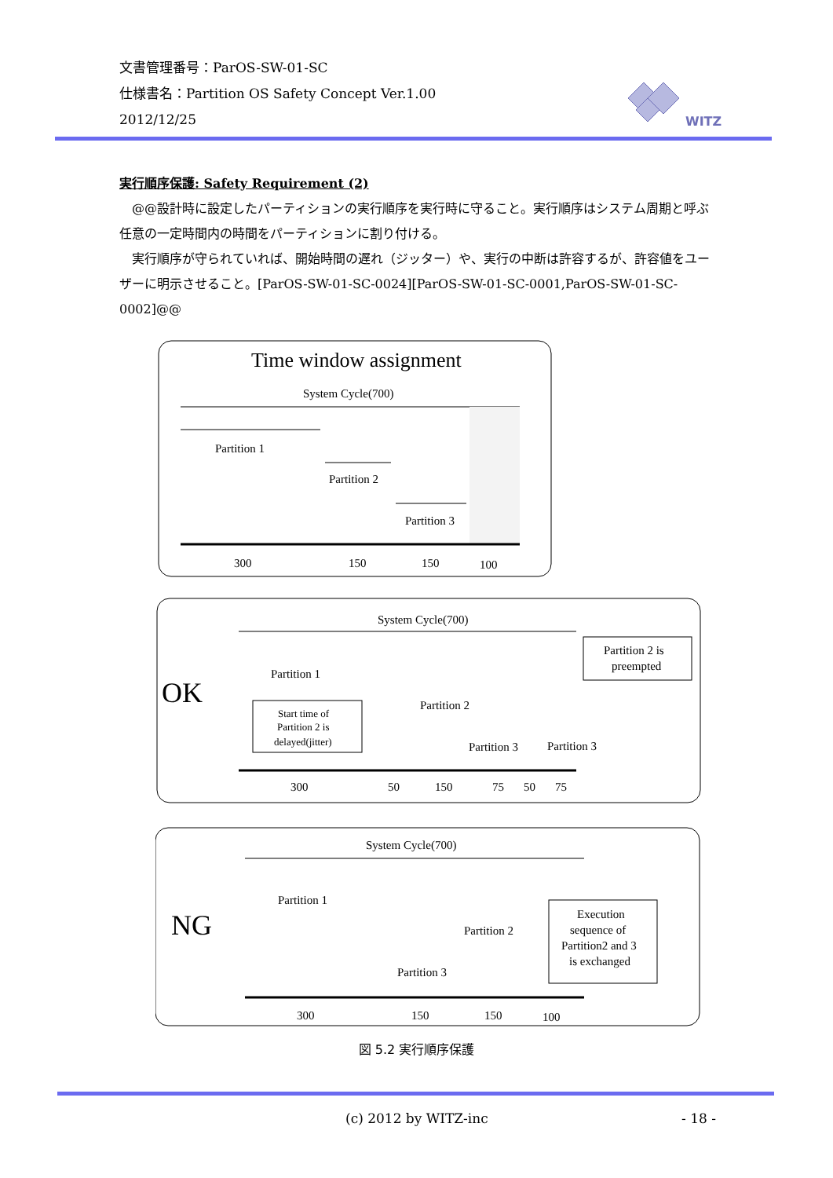文書管理番号：ParOS-SW-01-SC
仕様書名：Partition OS Safety Concept Ver.1.00
2012/12/25
WITZ
実行順序保護: Safety Requirement (2)
　@@設計時に設定したパーティションの実行順序を実行時に守ること。実行順序はシステム周期と呼ぶ任意の一定時間内の時間をパーティションに割り付ける。
　実行順序が守られていれば、開始時間の遅れ（ジッター）や、実行の中断は許容するが、許容値をユーザーに明示させること。[ParOS-SW-01-SC-0024][ParOS-SW-01-SC-0001,ParOS-SW-01-SC-0002]@@
Time window assignment
System Cycle(700)
Partition 1
Partition 2
Partition 3
300
150
150
100
OK
System Cycle(700)
Partition 1
Start time of
Partition 2 is
delayed(jitter)
Partition 2
Partition 3
Partition 3
Partition 2 is
preempted
300
50
150
75
50
75
NG
System Cycle(700)
Partition 1
Partition 2
Partition 3
Execution
sequence of
Partition2 and 3
is exchanged
300
150
150
100
図 5.2 実行順序保護
(c) 2012 by WITZ-inc - 18 -